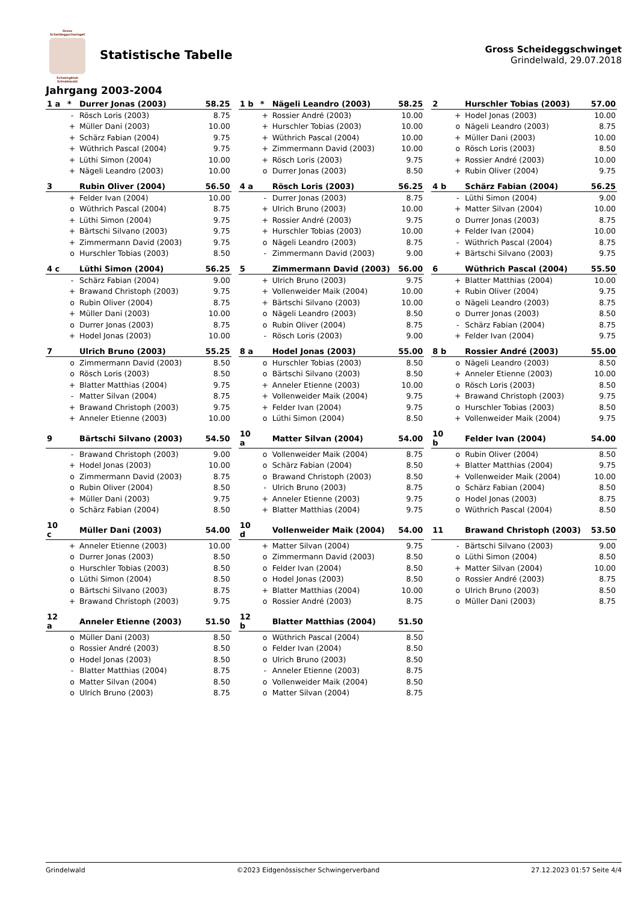Gross Scheideggschwinget
Schwingklub
Grindelwald
Statistische Tabelle
Gross Scheideggschwinget
Grindelwald, 29.07.2018
Jahrgang 2003-2004
| 1 a | * | Durrer Jonas (2003) | 58.25 |
| --- | --- | --- | --- |
| | - | Rösch Loris (2003) | 8.75 |
| | + | Müller Dani (2003) | 10.00 |
| | + | Schärz Fabian (2004) | 9.75 |
| | + | Wüthrich Pascal (2004) | 9.75 |
| | + | Lüthi Simon (2004) | 10.00 |
| | + | Nägeli Leandro (2003) | 10.00 |
| 1 b | * | Nägeli Leandro (2003) | 58.25 |
| --- | --- | --- | --- |
| | + | Rossier André (2003) | 10.00 |
| | + | Hurschler Tobias (2003) | 10.00 |
| | + | Wüthrich Pascal (2004) | 10.00 |
| | + | Zimmermann David (2003) | 10.00 |
| | + | Rösch Loris (2003) | 9.75 |
| | o | Durrer Jonas (2003) | 8.50 |
| 2 | | Hurschler Tobias (2003) | 57.00 |
| --- | --- | --- | --- |
| | + | Hodel Jonas (2003) | 10.00 |
| | o | Nägeli Leandro (2003) | 8.75 |
| | + | Müller Dani (2003) | 10.00 |
| | o | Rösch Loris (2003) | 8.50 |
| | + | Rossier André (2003) | 10.00 |
| | + | Rubin Oliver (2004) | 9.75 |
| 3 | | Rubin Oliver (2004) | 56.50 |
| --- | --- | --- | --- |
| | + | Felder Ivan (2004) | 10.00 |
| | o | Wüthrich Pascal (2004) | 8.75 |
| | + | Lüthi Simon (2004) | 9.75 |
| | + | Bärtschi Silvano (2003) | 9.75 |
| | + | Zimmermann David (2003) | 9.75 |
| | o | Hurschler Tobias (2003) | 8.50 |
| 4 a | | Rösch Loris (2003) | 56.25 |
| --- | --- | --- | --- |
| | - | Durrer Jonas (2003) | 8.75 |
| | + | Ulrich Bruno (2003) | 10.00 |
| | + | Rossier André (2003) | 9.75 |
| | + | Hurschler Tobias (2003) | 10.00 |
| | o | Nägeli Leandro (2003) | 8.75 |
| | - | Zimmermann David (2003) | 9.00 |
| 4 b | | Schärz Fabian (2004) | 56.25 |
| --- | --- | --- | --- |
| | - | Lüthi Simon (2004) | 9.00 |
| | + | Matter Silvan (2004) | 10.00 |
| | o | Durrer Jonas (2003) | 8.75 |
| | + | Felder Ivan (2004) | 10.00 |
| | - | Wüthrich Pascal (2004) | 8.75 |
| | + | Bärtschi Silvano (2003) | 9.75 |
| 4 c | | Lüthi Simon (2004) | 56.25 |
| --- | --- | --- | --- |
| | - | Schärz Fabian (2004) | 9.00 |
| | + | Brawand Christoph (2003) | 9.75 |
| | o | Rubin Oliver (2004) | 8.75 |
| | + | Müller Dani (2003) | 10.00 |
| | o | Durrer Jonas (2003) | 8.75 |
| | + | Hodel Jonas (2003) | 10.00 |
| 5 | | Zimmermann David (2003) | 56.00 |
| --- | --- | --- | --- |
| | + | Ulrich Bruno (2003) | 9.75 |
| | + | Vollenweider Maik (2004) | 10.00 |
| | + | Bärtschi Silvano (2003) | 10.00 |
| | o | Nägeli Leandro (2003) | 8.50 |
| | o | Rubin Oliver (2004) | 8.75 |
| | - | Rösch Loris (2003) | 9.00 |
| 6 | | Wüthrich Pascal (2004) | 55.50 |
| --- | --- | --- | --- |
| | + | Blatter Matthias (2004) | 10.00 |
| | + | Rubin Oliver (2004) | 9.75 |
| | o | Nägeli Leandro (2003) | 8.75 |
| | o | Durrer Jonas (2003) | 8.50 |
| | - | Schärz Fabian (2004) | 8.75 |
| | + | Felder Ivan (2004) | 9.75 |
| 7 | | Ulrich Bruno (2003) | 55.25 |
| --- | --- | --- | --- |
| | o | Zimmermann David (2003) | 8.50 |
| | o | Rösch Loris (2003) | 8.50 |
| | + | Blatter Matthias (2004) | 9.75 |
| | - | Matter Silvan (2004) | 8.75 |
| | + | Brawand Christoph (2003) | 9.75 |
| | + | Anneler Etienne (2003) | 10.00 |
| 8 a | | Hodel Jonas (2003) | 55.00 |
| --- | --- | --- | --- |
| | o | Hurschler Tobias (2003) | 8.50 |
| | o | Bärtschi Silvano (2003) | 8.50 |
| | + | Anneler Etienne (2003) | 10.00 |
| | + | Vollenweider Maik (2004) | 9.75 |
| | + | Felder Ivan (2004) | 9.75 |
| | o | Lüthi Simon (2004) | 8.50 |
| 8 b | | Rossier André (2003) | 55.00 |
| --- | --- | --- | --- |
| | o | Nägeli Leandro (2003) | 8.50 |
| | + | Anneler Etienne (2003) | 10.00 |
| | o | Rösch Loris (2003) | 8.50 |
| | + | Brawand Christoph (2003) | 9.75 |
| | o | Hurschler Tobias (2003) | 8.50 |
| | + | Vollenweider Maik (2004) | 9.75 |
| 9 | | Bärtschi Silvano (2003) | 54.50 |
| --- | --- | --- | --- |
| | - | Brawand Christoph (2003) | 9.00 |
| | + | Hodel Jonas (2003) | 10.00 |
| | o | Zimmermann David (2003) | 8.75 |
| | o | Rubin Oliver (2004) | 8.50 |
| | + | Müller Dani (2003) | 9.75 |
| | o | Schärz Fabian (2004) | 8.50 |
| 10 a | | Matter Silvan (2004) | 54.00 |
| --- | --- | --- | --- |
| | o | Vollenweider Maik (2004) | 8.75 |
| | o | Schärz Fabian (2004) | 8.50 |
| | o | Brawand Christoph (2003) | 8.50 |
| | - | Ulrich Bruno (2003) | 8.75 |
| | + | Anneler Etienne (2003) | 9.75 |
| | + | Blatter Matthias (2004) | 9.75 |
| 10 b | | Felder Ivan (2004) | 54.00 |
| --- | --- | --- | --- |
| | o | Rubin Oliver (2004) | 8.50 |
| | + | Blatter Matthias (2004) | 9.75 |
| | + | Vollenweider Maik (2004) | 10.00 |
| | o | Schärz Fabian (2004) | 8.50 |
| | o | Hodel Jonas (2003) | 8.75 |
| | o | Wüthrich Pascal (2004) | 8.50 |
| 10 c | | Müller Dani (2003) | 54.00 |
| --- | --- | --- | --- |
| | + | Anneler Etienne (2003) | 10.00 |
| | o | Durrer Jonas (2003) | 8.50 |
| | o | Hurschler Tobias (2003) | 8.50 |
| | o | Lüthi Simon (2004) | 8.50 |
| | o | Bärtschi Silvano (2003) | 8.75 |
| | + | Brawand Christoph (2003) | 9.75 |
| 10 d | | Vollenweider Maik (2004) | 54.00 |
| --- | --- | --- | --- |
| | + | Matter Silvan (2004) | 9.75 |
| | o | Zimmermann David (2003) | 8.50 |
| | o | Felder Ivan (2004) | 8.50 |
| | o | Hodel Jonas (2003) | 8.50 |
| | + | Blatter Matthias (2004) | 10.00 |
| | o | Rossier André (2003) | 8.75 |
| 11 | | Brawand Christoph (2003) | 53.50 |
| --- | --- | --- | --- |
| | - | Bärtschi Silvano (2003) | 9.00 |
| | o | Lüthi Simon (2004) | 8.50 |
| | + | Matter Silvan (2004) | 10.00 |
| | o | Rossier André (2003) | 8.75 |
| | o | Ulrich Bruno (2003) | 8.50 |
| | o | Müller Dani (2003) | 8.75 |
| 12 a | | Anneler Etienne (2003) | 51.50 |
| --- | --- | --- | --- |
| | o | Müller Dani (2003) | 8.50 |
| | o | Rossier André (2003) | 8.50 |
| | o | Hodel Jonas (2003) | 8.50 |
| | - | Blatter Matthias (2004) | 8.75 |
| | o | Matter Silvan (2004) | 8.50 |
| | o | Ulrich Bruno (2003) | 8.75 |
| 12 b | | Blatter Matthias (2004) | 51.50 |
| --- | --- | --- | --- |
| | o | Wüthrich Pascal (2004) | 8.50 |
| | o | Felder Ivan (2004) | 8.50 |
| | o | Ulrich Bruno (2003) | 8.50 |
| | - | Anneler Etienne (2003) | 8.75 |
| | o | Vollenweider Maik (2004) | 8.50 |
| | o | Matter Silvan (2004) | 8.75 |
Grindelwald ©2023 Eidgenössischer Schwingerverband 27.12.2023 01:57 Seite 4/4